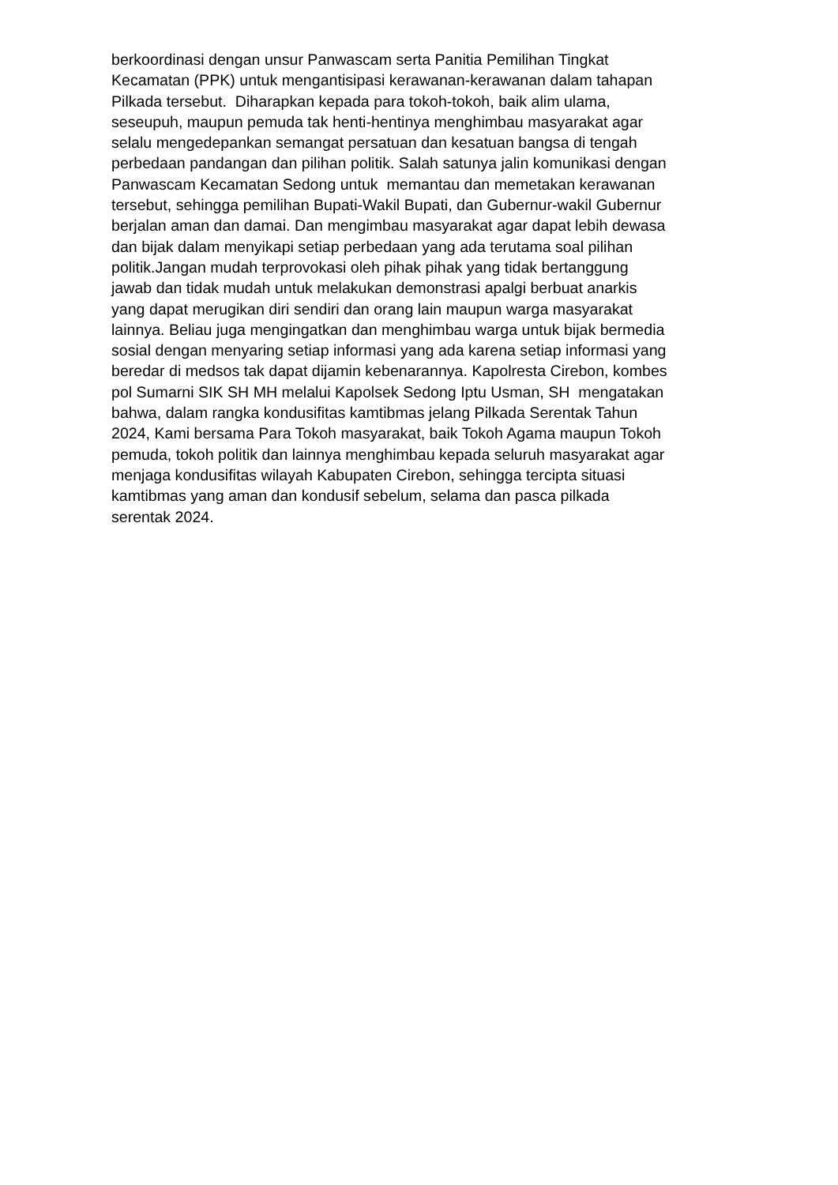berkoordinasi dengan unsur Panwascam serta Panitia Pemilihan Tingkat
Kecamatan (PPK) untuk mengantisipasi kerawanan-kerawanan dalam tahapan
Pilkada tersebut. Diharapkan kepada para tokoh-tokoh, baik alim ulama,
seseupuh, maupun pemuda tak henti-hentinya menghimbau masyarakat agar
selalu mengedepankan semangat persatuan dan kesatuan bangsa di tengah
perbedaan pandangan dan pilihan politik. Salah satunya jalin komunikasi dengan
Panwascam Kecamatan Sedong untuk memantau dan memetakan kerawanan
tersebut, sehingga pemilihan Bupati-Wakil Bupati, dan Gubernur-wakil Gubernur
berjalan aman dan damai. Dan mengimbau masyarakat agar dapat lebih dewasa
dan bijak dalam menyikapi setiap perbedaan yang ada terutama soal pilihan
politik.Jangan mudah terprovokasi oleh pihak pihak yang tidak bertanggung
jawab dan tidak mudah untuk melakukan demonstrasi apalgi berbuat anarkis
yang dapat merugikan diri sendiri dan orang lain maupun warga masyarakat
lainnya. Beliau juga mengingatkan dan menghimbau warga untuk bijak bermedia
sosial dengan menyaring setiap informasi yang ada karena setiap informasi yang
beredar di medsos tak dapat dijamin kebenarannya. Kapolresta Cirebon, kombes
pol Sumarni SIK SH MH melalui Kapolsek Sedong Iptu Usman, SH mengatakan
bahwa, dalam rangka kondusifitas kamtibmas jelang Pilkada Serentak Tahun
2024, Kami bersama Para Tokoh masyarakat, baik Tokoh Agama maupun Tokoh
pemuda, tokoh politik dan lainnya menghimbau kepada seluruh masyarakat agar
menjaga kondusifitas wilayah Kabupaten Cirebon, sehingga tercipta situasi
kamtibmas yang aman dan kondusif sebelum, selama dan pasca pilkada
serentak 2024.